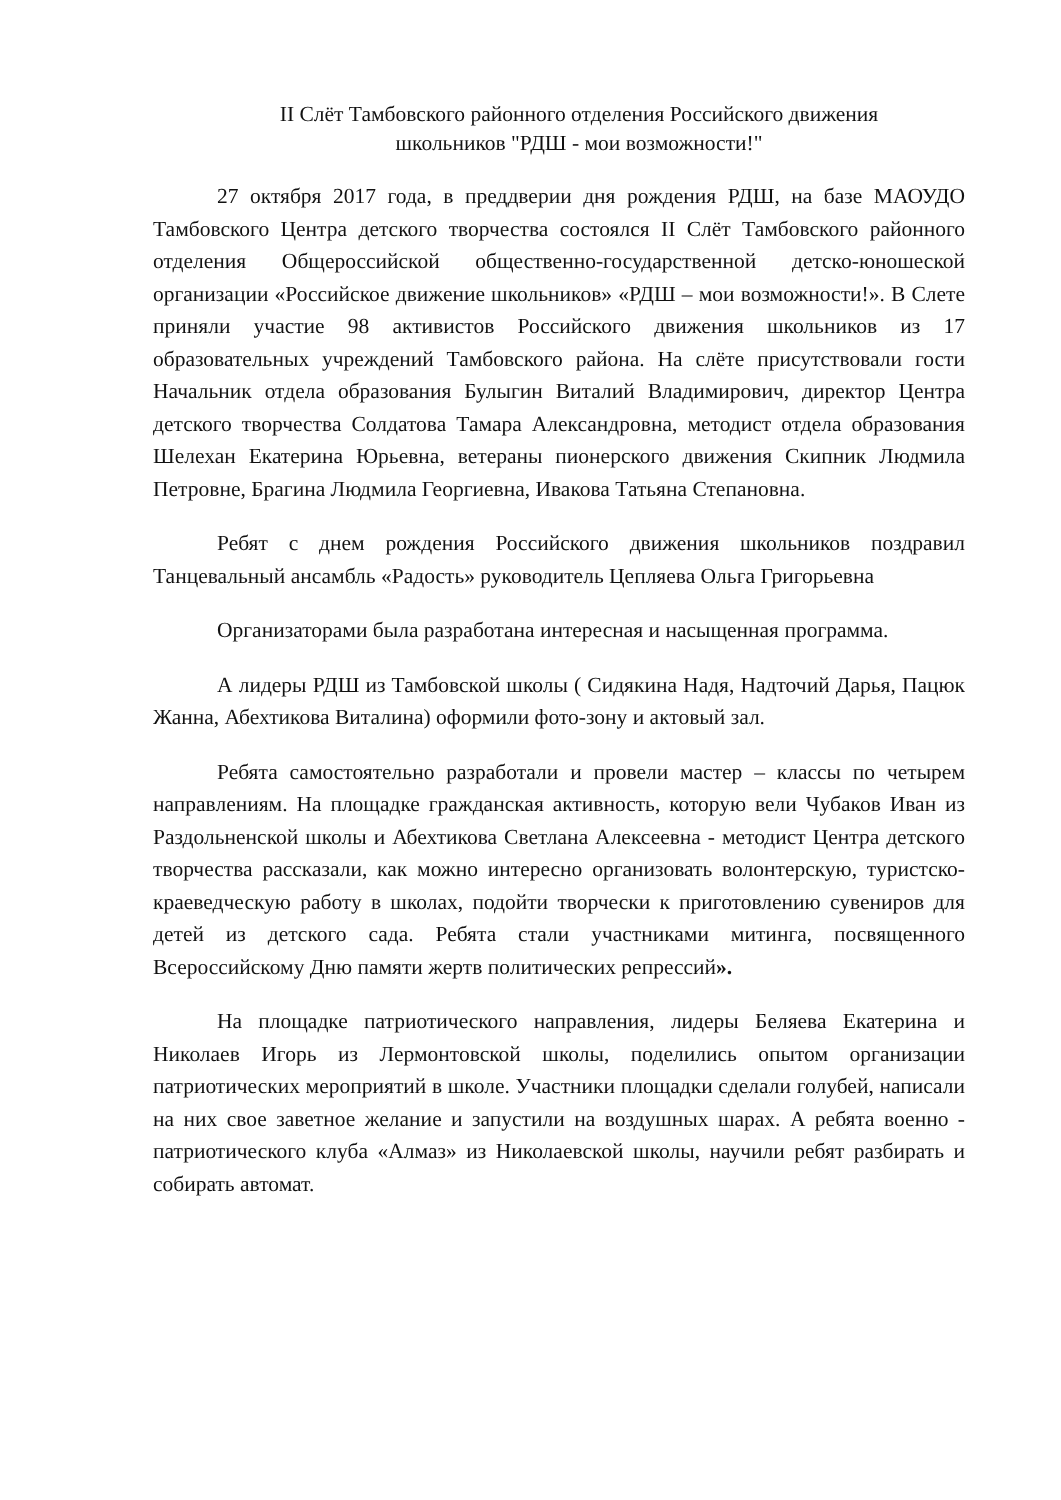II Слёт Тамбовского районного отделения Российского движения
школьников "РДШ - мои возможности!"
27 октября 2017 года, в преддверии дня рождения РДШ, на базе МАОУДО Тамбовского Центра детского творчества состоялся II Слёт Тамбовского районного отделения Общероссийской общественно-государственной детско-юношеской организации «Российское движение школьников» «РДШ – мои возможности!». В Слете приняли участие 98 активистов Российского движения школьников из 17 образовательных учреждений Тамбовского района. На слёте присутствовали гости Начальник отдела образования Булыгин Виталий Владимирович, директор Центра детского творчества Солдатова Тамара Александровна, методист отдела образования Шелехан Екатерина Юрьевна, ветераны пионерского движения Скипник Людмила Петровне, Брагина Людмила Георгиевна, Ивакова Татьяна Степановна.
Ребят с днем рождения Российского движения школьников поздравил Танцевальный ансамбль «Радость» руководитель Цепляева Ольга Григорьевна
Организаторами была разработана интересная и насыщенная программа.
А лидеры РДШ из Тамбовской школы ( Сидякина Надя, Надточий Дарья, Пацюк Жанна, Абехтикова Виталина) оформили фото-зону и актовый зал.
Ребята самостоятельно разработали и провели мастер – классы по четырем направлениям. На площадке гражданская активность, которую вели Чубаков Иван из Раздольненской школы и Абехтикова Светлана Алексеевна - методист Центра детского творчества рассказали, как можно интересно организовать волонтерскую, туристско-краеведческую работу в школах, подойти творчески к приготовлению сувениров для детей из детского сада. Ребята стали участниками митинга, посвященного Всероссийскому Дню памяти жертв политических репрессий».
На площадке патриотического направления, лидеры Беляева Екатерина и Николаев Игорь из Лермонтовской школы, поделились опытом организации патриотических мероприятий в школе. Участники площадки сделали голубей, написали на них свое заветное желание и запустили на воздушных шарах. А ребята военно - патриотического клуба «Алмаз» из Николаевской школы, научили ребят разбирать и собирать автомат.